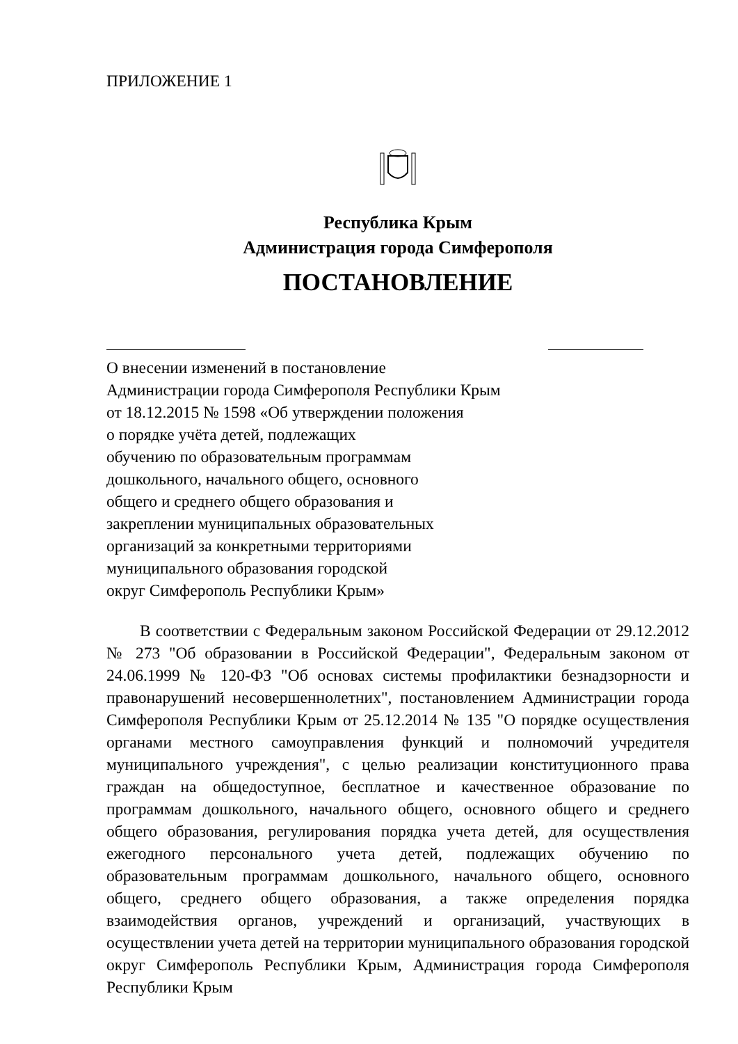ПРИЛОЖЕНИЕ 1
Республика Крым
Администрация города Симферополя
ПОСТАНОВЛЕНИЕ
О внесении изменений в постановление
Администрации города Симферополя Республики Крым
от 18.12.2015 № 1598 «Об утверждении положения
о порядке учёта детей, подлежащих
обучению по образовательным программам
дошкольного, начального общего, основного
общего и среднего общего образования и
закреплении муниципальных образовательных
организаций за конкретными территориями
муниципального образования городской
округ Симферополь Республики Крым»
В соответствии с Федеральным законом Российской Федерации от 29.12.2012 № 273 "Об образовании в Российской Федерации", Федеральным законом от 24.06.1999 № 120-ФЗ "Об основах системы профилактики безнадзорности и правонарушений несовершеннолетних", постановлением Администрации города Симферополя Республики Крым от 25.12.2014 № 135 "О порядке осуществления органами местного самоуправления функций и полномочий учредителя муниципального учреждения", с целью реализации конституционного права граждан на общедоступное, бесплатное и качественное образование по программам дошкольного, начального общего, основного общего и среднего общего образования, регулирования порядка учета детей, для осуществления ежегодного персонального учета детей, подлежащих обучению по образовательным программам дошкольного, начального общего, основного общего, среднего общего образования, а также определения порядка взаимодействия органов, учреждений и организаций, участвующих в осуществлении учета детей на территории муниципального образования городской округ Симферополь Республики Крым, Администрация города Симферополя Республики Крым